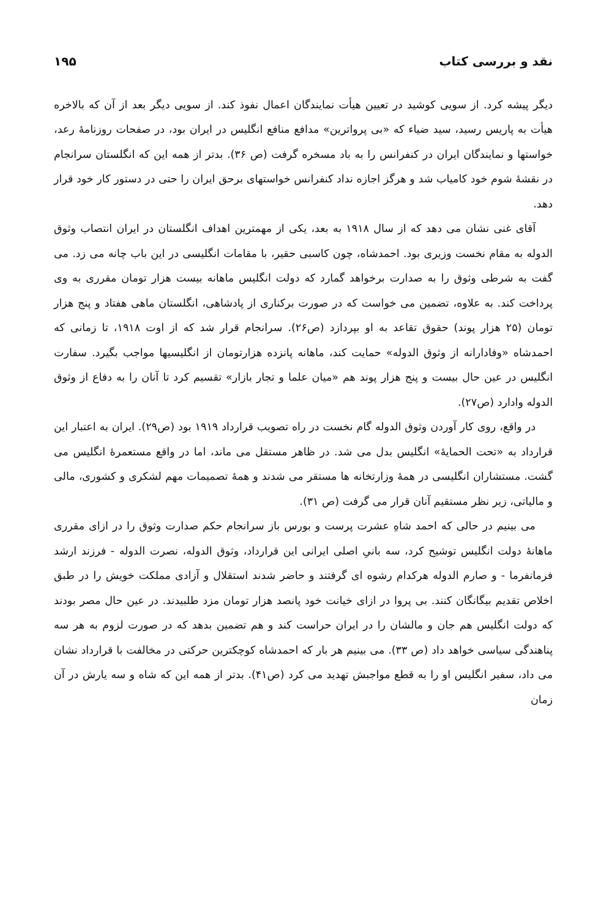نقد و بررسی کتاب ۱۹۵
دیگر پیشه کرد. از سویی کوشید در تعیین هیأت نمایندگان اعمال نفوذ کند. از سویی دیگر بعد از آن که بالاخره هیأت به پاریس رسید، سید ضیاء که «بی پرواترین» مدافع منافع انگلیس در ایران بود، در صفحات روزنامهٔ رعد، خواستها و نمایندگان ایران در کنفرانس را به باد مسخره گرفت (ص ۳۶). بدتر از همه این که انگلستان سرانجام در نقشهٔ شوم خود کامیاب شد و هرگز اجازه نداد کنفرانس خواستهای برحق ایران را حتی در دستور کار خود قرار دهد.
آقای غنی نشان می دهد که از سال ۱۹۱۸ به بعد، یکی از مهمترین اهداف انگلستان در ایران انتصاب وثوق الدوله به مقام نخست وزیری بود. احمدشاه، چون کاسبی حقیر، با مقامات انگلیسی در این باب چانه می زد. می گفت به شرطی وثوق را به صدارت برخواهد گمارد که دولت انگلیس ماهانه بیست هزار تومان مقرری به وی پرداخت کند. به علاوه، تضمین می خواست که در صورت برکناری از پادشاهی، انگلستان ماهی هفتاد و پنج هزار تومان (۲۵ هزار پوند) حقوق تقاعد به او بپردازد (ص۲۶). سرانجام قرار شد که از اوت ۱۹۱۸، تا زمانی که احمدشاه «وفادارانه از وثوق الدوله» حمایت کند، ماهانه پانزده هزارتومان از انگلیسیها مواجب بگیرد. سفارت انگلیس در عین حال بیست و پنج هزار پوند هم «میان علما و تجار بازار» تقسیم کرد تا آنان را به دفاع از وثوق الدوله وادارد (ص۲۷).
در واقع، روی کار آوردن وثوق الدوله گام نخست در راه تصویب قرارداد ۱۹۱۹ بود (ص۲۹). ایران به اعتبار این قرارداد به «تحت الحمایهٔ» انگلیس بدل می شد. در ظاهر مستقل می ماند، اما در واقع مستعمرهٔ انگلیس می گشت. مستشاران انگلیسی در همهٔ وزارتخانه ها مستقر می شدند و همهٔ تصمیمات مهم لشکری و کشوری، مالی و مالیاتی، زیر نظر مستقیم آنان قرار می گرفت (ص ۳۱).
می بینیم در حالی که احمد شاهِ عشرت پرست و بورس باز سرانجام حکم صدارت وثوق را در ازای مقرری ماهانهٔ دولت انگلیس توشیح کرد، سه بانیِ اصلی ایرانی این قرارداد، وثوق الدوله، نصرت الدوله - فرزند ارشد فرمانفرما - و صارم الدوله هرکدام رشوه ای گرفتند و حاضر شدند استقلال و آزادی مملکت خویش را در طبق اخلاص تقدیم بیگانگان کنند. بی پروا در ازای خیانت خود پانصد هزار تومان مزد طلبیدند. در عین حال مصر بودند که دولت انگلیس هم جان و مالشان را در ایران حراست کند و هم تضمین بدهد که در صورت لزوم به هر سه پناهندگی سیاسی خواهد داد (ص ۳۳). می بینیم هر بار که احمدشاه کوچکترین حرکتی در مخالفت با قرارداد نشان می داد، سفیر انگلیس او را به قطع مواجبش تهدید می کرد (ص۴۱). بدتر از همه این که شاه و سه یارش در آن زمان